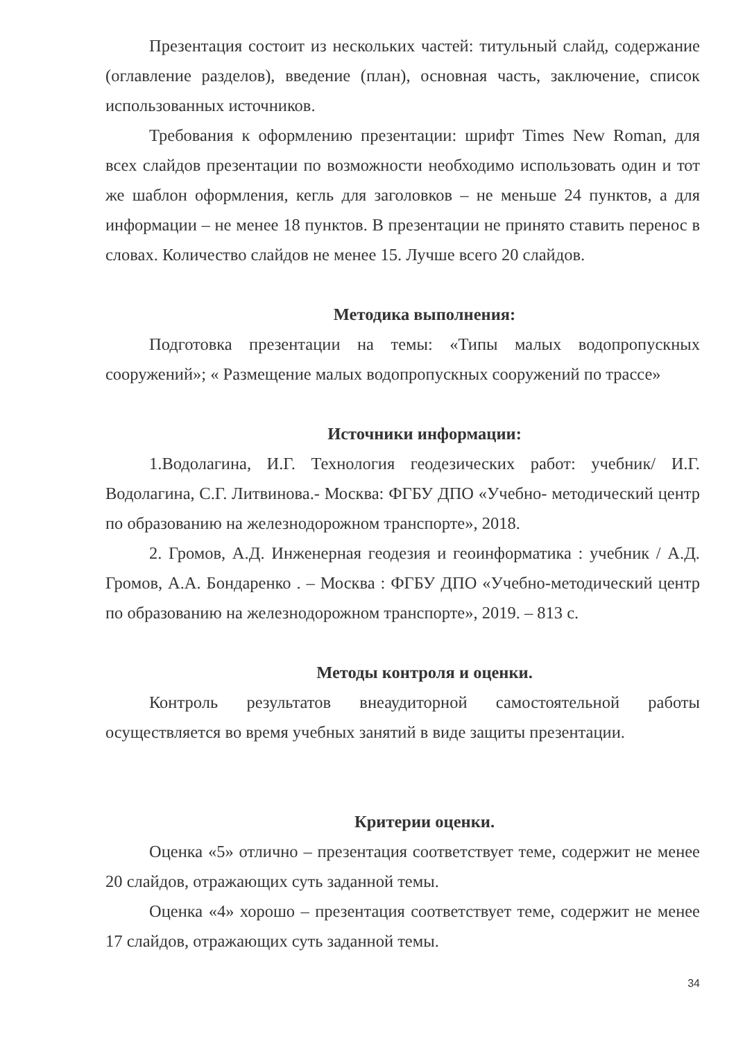Презентация состоит из нескольких частей: титульный слайд, содержание (оглавление разделов), введение (план), основная часть, заключение, список использованных источников.
Требования к оформлению презентации: шрифт Times New Roman, для всех слайдов презентации по возможности необходимо использовать один и тот же шаблон оформления, кегль для заголовков – не меньше 24 пунктов, а для информации – не менее 18 пунктов. В презентации не принято ставить перенос в словах. Количество слайдов не менее 15. Лучше всего 20 слайдов.
Методика выполнения:
Подготовка презентации на темы: «Типы малых водопропускных сооружений»; « Размещение малых водопропускных сооружений по трассе»
Источники информации:
1.Водолагина, И.Г. Технология геодезических работ: учебник/ И.Г. Водолагина, С.Г. Литвинова.- Москва: ФГБУ ДПО «Учебно- методический центр по образованию на железнодорожном транспорте», 2018.
2. Громов, А.Д. Инженерная геодезия и геоинформатика : учебник / А.Д. Громов, А.А. Бондаренко . – Москва : ФГБУ ДПО «Учебно-методический центр по образованию на железнодорожном транспорте», 2019. – 813 с.
Методы контроля и оценки.
Контроль результатов внеаудиторной самостоятельной работы осуществляется во время учебных занятий в виде защиты презентации.
Критерии оценки.
Оценка «5» отлично – презентация соответствует теме, содержит не менее 20 слайдов, отражающих суть заданной темы.
Оценка «4» хорошо – презентация соответствует теме, содержит не менее 17 слайдов, отражающих суть заданной темы.
34